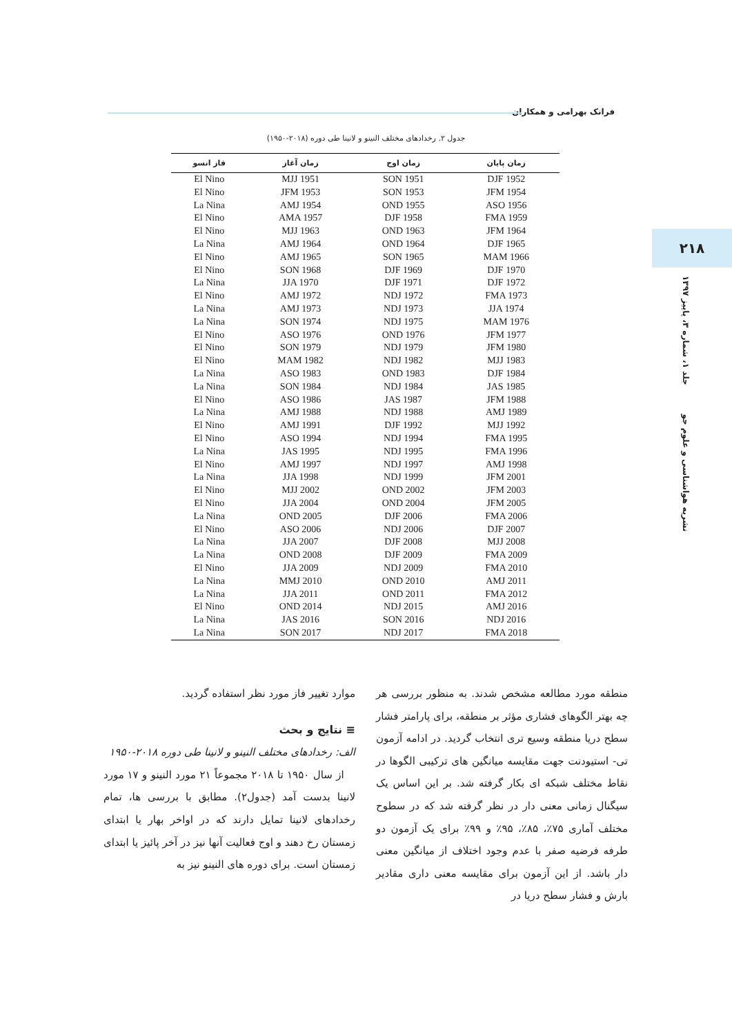فرانک بهرامی و همکاران
۲۱۸
نشریه هواشناسی و علوم جو جلد ۱، شماره ۳، پاییز ۱۳۹۷
جدول ۲. رخدادهای مختلف النینو و لانینا طی دوره (۲۰۱۸-۱۹۵۰)
| زمان پایان | زمان اوج | زمان آغاز | فاز انسو |
| --- | --- | --- | --- |
| DJF 1952 | SON 1951 | MJJ 1951 | El Nino |
| JFM 1954 | SON 1953 | JFM 1953 | El Nino |
| ASO 1956 | OND 1955 | AMJ 1954 | La Nina |
| FMA 1959 | DJF 1958 | AMA 1957 | El Nino |
| JFM 1964 | OND 1963 | MJJ 1963 | El Nino |
| DJF 1965 | OND 1964 | AMJ 1964 | La Nina |
| MAM 1966 | SON 1965 | AMJ 1965 | El Nino |
| DJF 1970 | DJF 1969 | SON 1968 | El Nino |
| DJF 1972 | DJF 1971 | JJA 1970 | La Nina |
| FMA 1973 | NDJ 1972 | AMJ 1972 | El Nino |
| JJA 1974 | NDJ 1973 | AMJ 1973 | La Nina |
| MAM 1976 | NDJ 1975 | SON 1974 | La Nina |
| JFM 1977 | OND 1976 | ASO 1976 | El Nino |
| JFM 1980 | NDJ 1979 | SON 1979 | El Nino |
| MJJ 1983 | NDJ 1982 | MAM 1982 | El Nino |
| DJF 1984 | OND 1983 | ASO 1983 | La Nina |
| JAS 1985 | NDJ 1984 | SON 1984 | La Nina |
| JFM 1988 | JAS 1987 | ASO 1986 | El Nino |
| AMJ 1989 | NDJ 1988 | AMJ 1988 | La Nina |
| MJJ 1992 | DJF 1992 | AMJ 1991 | El Nino |
| FMA 1995 | NDJ 1994 | ASO 1994 | El Nino |
| FMA 1996 | NDJ 1995 | JAS 1995 | La Nina |
| AMJ 1998 | NDJ 1997 | AMJ 1997 | El Nino |
| JFM 2001 | NDJ 1999 | JJA 1998 | La Nina |
| JFM 2003 | OND 2002 | MJJ 2002 | El Nino |
| JFM 2005 | OND 2004 | JJA 2004 | El Nino |
| FMA 2006 | DJF 2006 | OND 2005 | La Nina |
| DJF 2007 | NDJ 2006 | ASO 2006 | El Nino |
| MJJ 2008 | DJF 2008 | JJA 2007 | La Nina |
| FMA 2009 | DJF 2009 | OND 2008 | La Nina |
| FMA 2010 | NDJ 2009 | JJA 2009 | El Nino |
| AMJ 2011 | OND 2010 | MMJ 2010 | La Nina |
| FMA 2012 | OND 2011 | JJA 2011 | La Nina |
| AMJ 2016 | NDJ 2015 | OND 2014 | El Nino |
| NDJ 2016 | SON 2016 | JAS 2016 | La Nina |
| FMA 2018 | NDJ 2017 | SON 2017 | La Nina |
منطقه مورد مطالعه مشخص شدند. به منظور بررسی هر چه بهتر الگوهای فشاری مؤثر بر منطقه، برای پارامتر فشار سطح دریا منطقه وسیع تری انتخاب گردید. در ادامه آزمون تی- استیودنت جهت مقایسه میانگین های ترکیبی الگوها در نقاط مختلف شبکه ای بکار گرفته شد. بر این اساس یک سیگنال زمانی معنی دار در نظر گرفته شد که در سطوح مختلف آماری ۷۵٪، ۸۵٪، ۹۵٪ و ۹۹٪ برای یک آزمون دو طرفه فرضیه صفر با عدم وجود اختلاف از میانگین معنی دار باشد. از این آزمون برای مقایسه معنی داری مقادیر بارش و فشار سطح دریا در
موارد تغییر فاز مورد نظر استفاده گردید.
≡ نتایج و بحث
الف: رخدادهای مختلف النینو و لانینا طی دوره ۲۰۱۸-۱۹۵۰
از سال ۱۹۵۰ تا ۲۰۱۸ مجموعاً ۲۱ مورد النینو و ۱۷ مورد لانینا بدست آمد (جدول۲). مطابق با بررسی ها، تمام رخدادهای لانینا تمایل دارند که در اواخر بهار یا ابتدای زمستان رخ دهند و اوج فعالیت آنها نیز در آخر پائیز یا ابتدای زمستان است. برای دوره های النینو نیز به